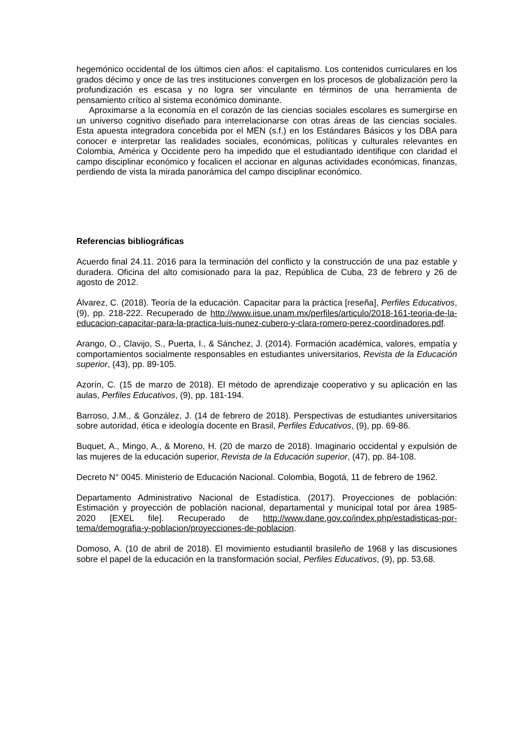hegemónico occidental de los últimos cien años: el capitalismo. Los contenidos curriculares en los grados décimo y once de las tres instituciones convergen en los procesos de globalización pero la profundización es escasa y no logra ser vinculante en términos de una herramienta de pensamiento crítico al sistema económico dominante.
Aproximarse a la economía en el corazón de las ciencias sociales escolares es sumergirse en un universo cognitivo diseñado para interrelacionarse con otras áreas de las ciencias sociales. Esta apuesta integradora concebida por el MEN (s.f.) en los Estándares Básicos y los DBA para conocer e interpretar las realidades sociales, económicas, políticas y culturales relevantes en Colombia, América y Occidente pero ha impedido que el estudiantado identifique con claridad el campo disciplinar económico y focalicen el accionar en algunas actividades económicas, finanzas, perdiendo de vista la mirada panorámica del campo disciplinar económico.
Referencias bibliográficas
Acuerdo final 24.11. 2016 para la terminación del conflicto y la construcción de una paz estable y duradera. Oficina del alto comisionado para la paz, República de Cuba, 23 de febrero y 26 de agosto de 2012.
Álvarez, C. (2018). Teoría de la educación. Capacitar para la práctica [reseña], Perfiles Educativos, (9), pp. 218-222. Recuperado de http://www.iisue.unam.mx/perfiles/articulo/2018-161-teoria-de-la-educacion-capacitar-para-la-practica-luis-nunez-cubero-y-clara-romero-perez-coordinadores.pdf.
Arango, O., Clavijo, S., Puerta, I., & Sánchez, J. (2014). Formación académica, valores, empatía y comportamientos socialmente responsables en estudiantes universitarios, Revista de la Educación superior, (43), pp. 89-105.
Azorín, C. (15 de marzo de 2018). El método de aprendizaje cooperativo y su aplicación en las aulas, Perfiles Educativos, (9), pp. 181-194.
Barroso, J.M., & González, J. (14 de febrero de 2018). Perspectivas de estudiantes universitarios sobre autoridad, ética e ideología docente en Brasil, Perfiles Educativos, (9), pp. 69-86.
Buquet, A., Mingo, A., & Moreno, H. (20 de marzo de 2018). Imaginario occidental y expulsión de las mujeres de la educación superior, Revista de la Educación superior, (47), pp. 84-108.
Decreto N° 0045. Ministerio de Educación Nacional. Colombia, Bogotá, 11 de febrero de 1962.
Departamento Administrativo Nacional de Estadística. (2017). Proyecciones de población: Estimación y proyección de población nacional, departamental y municipal total por área 1985-2020 [EXEL file]. Recuperado de http://www.dane.gov.co/index.php/estadisticas-por-tema/demografia-y-poblacion/proyecciones-de-poblacion.
Domoso, A. (10 de abril de 2018). El movimiento estudiantil brasileño de 1968 y las discusiones sobre el papel de la educación en la transformación social, Perfiles Educativos, (9), pp. 53,68.